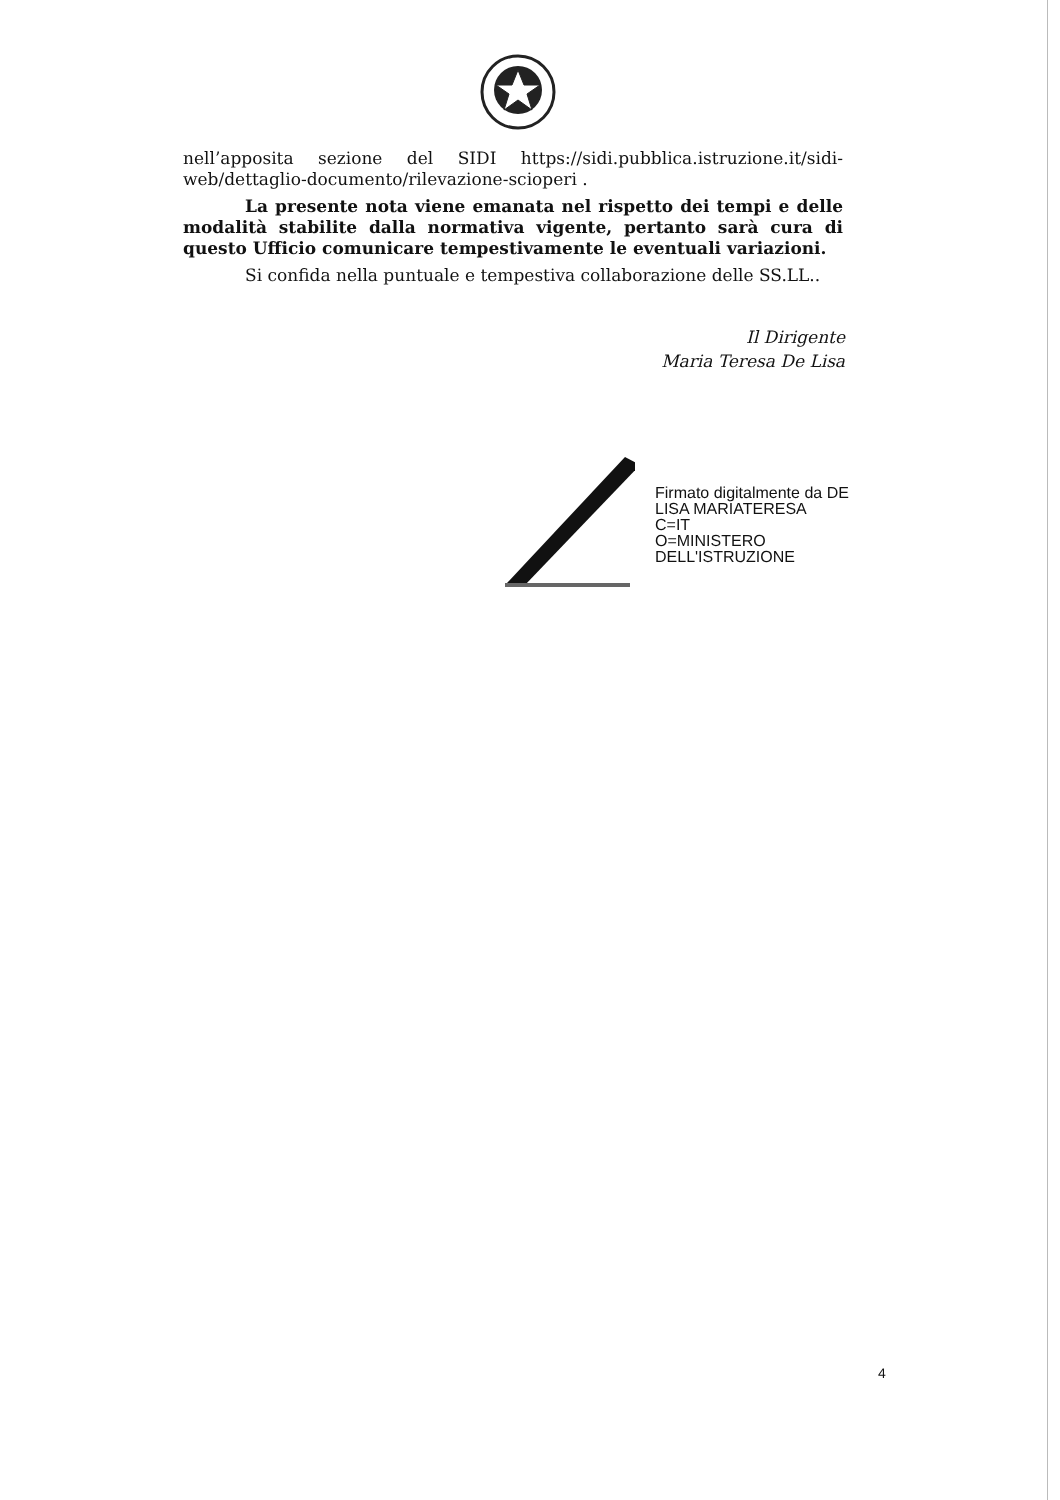nell’apposita sezione del SIDI https://sidi.pubblica.istruzione.it/sidi-web/dettaglio-documento/rilevazione-scioperi .
La presente nota viene emanata nel rispetto dei tempi e delle modalità stabilite dalla normativa vigente, pertanto sarà cura di questo Ufficio comunicare tempestivamente le eventuali variazioni.
Si confida nella puntuale e tempestiva collaborazione delle SS.LL..
Il Dirigente
Maria Teresa De Lisa
Firmato digitalmente da DE
LISA MARIATERESA
C=IT
O=MINISTERO
DELL'ISTRUZIONE
4